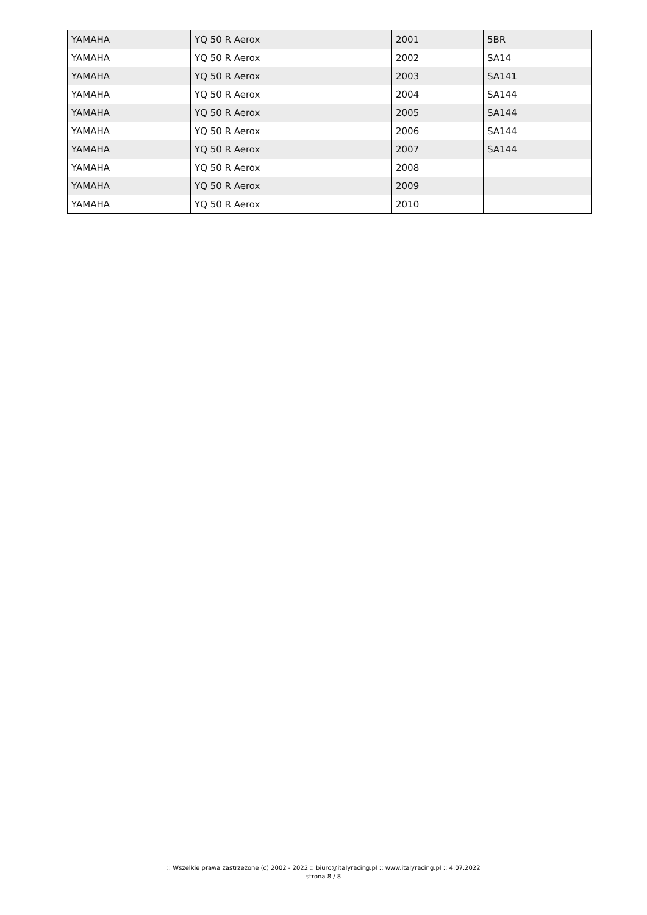| YAMAHA | YQ 50 R Aerox | 2001 | 5BR |
| YAMAHA | YQ 50 R Aerox | 2002 | SA14 |
| YAMAHA | YQ 50 R Aerox | 2003 | SA141 |
| YAMAHA | YQ 50 R Aerox | 2004 | SA144 |
| YAMAHA | YQ 50 R Aerox | 2005 | SA144 |
| YAMAHA | YQ 50 R Aerox | 2006 | SA144 |
| YAMAHA | YQ 50 R Aerox | 2007 | SA144 |
| YAMAHA | YQ 50 R Aerox | 2008 | |
| YAMAHA | YQ 50 R Aerox | 2009 | |
| YAMAHA | YQ 50 R Aerox | 2010 | |
:: Wszelkie prawa zastrzeżone (c) 2002 - 2022 :: biuro@italyracing.pl :: www.italyracing.pl :: 4.07.2022
strona 8 / 8